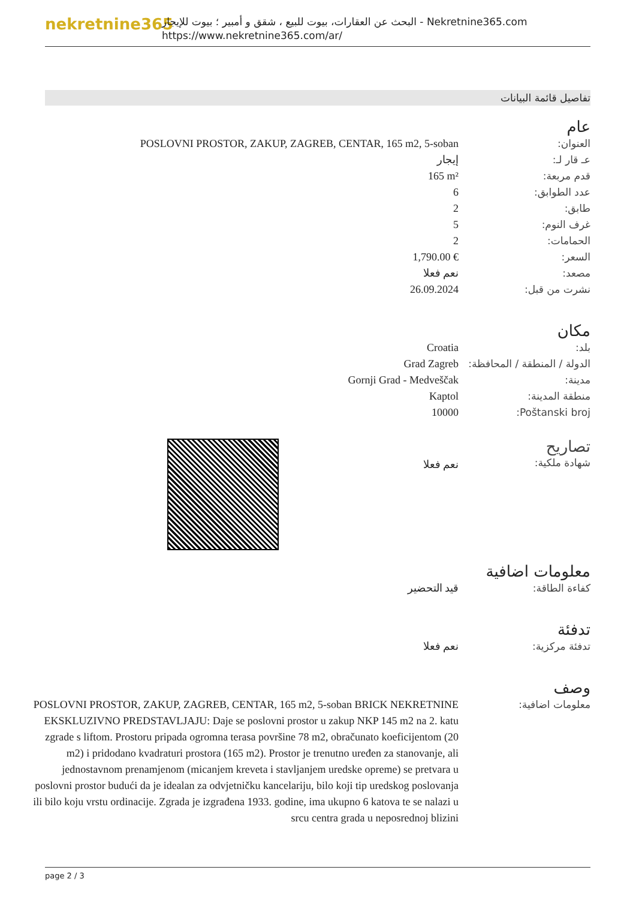nekretnine365
البحث عن العقارات، بيوت للبيع ، شقق و أمبير ؛ بيوت للإيجار - Nekretnine365.com
https://www.nekretnine365.com/ar/
تفاصيل قائمة البيانات
عام
| العنوان: | POSLOVNI PROSTOR, ZAKUP, ZAGREB, CENTAR, 165 m2, 5-soban |
| عـ قار لـ: | إيجار |
| قدم مربعة: | 165 m² |
| عدد الطوابق: | 6 |
| طابق: | 2 |
| غرف النوم: | 5 |
| الحمامات: | 2 |
| السعر: | 1,790.00 € |
| مصعد: | نعم فعلا |
| نشرت من قبل: | 26.09.2024 |
مكان
| بلد: | Croatia |
| الدولة / المنطقة / المحافظة: | Grad Zagreb |
| مدينة: | Gornji Grad - Medveščak |
| منطقة المدينة: | Kaptol |
| Poštanski broj: | 10000 |
| تصاريح شهادة ملكية: | نعم فعلا | |
معلومات اضافية
| كفاءة الطاقة: | قيد التحضير |
تدفئة
| تدفئة مركزية: | نعم فعلا |
وصف
| معلومات اضافية: | POSLOVNI PROSTOR, ZAKUP, ZAGREB, CENTAR, 165 m2, 5-soban BRICK NEKRETNINE EKSKLUZIVNO PREDSTAVLJAJU: Daje se poslovni prostor u zakup NKP 145 m2 na 2. katu zgrade s liftom. Prostoru pripada ogromna terasa površine 78 m2, obračunato koeficijentom (20 m2) i pridodano kvadraturi prostora (165 m2). Prostor je trenutno uređen za stanovanje, ali jednostavnom prenamjenom (micanjem kreveta i stavljanjem uredske opreme) se pretvara u poslovni prostor budući da je idealan za odvjetničku kancelariju, bilo koji tip uredskog poslovanja ili bilo koju vrstu ordinacije. Zgrada je izgrađena 1933. godine, ima ukupno 6 katova te se nalazi u srcu centra grada u neposrednoj blizini |
page 2 / 3